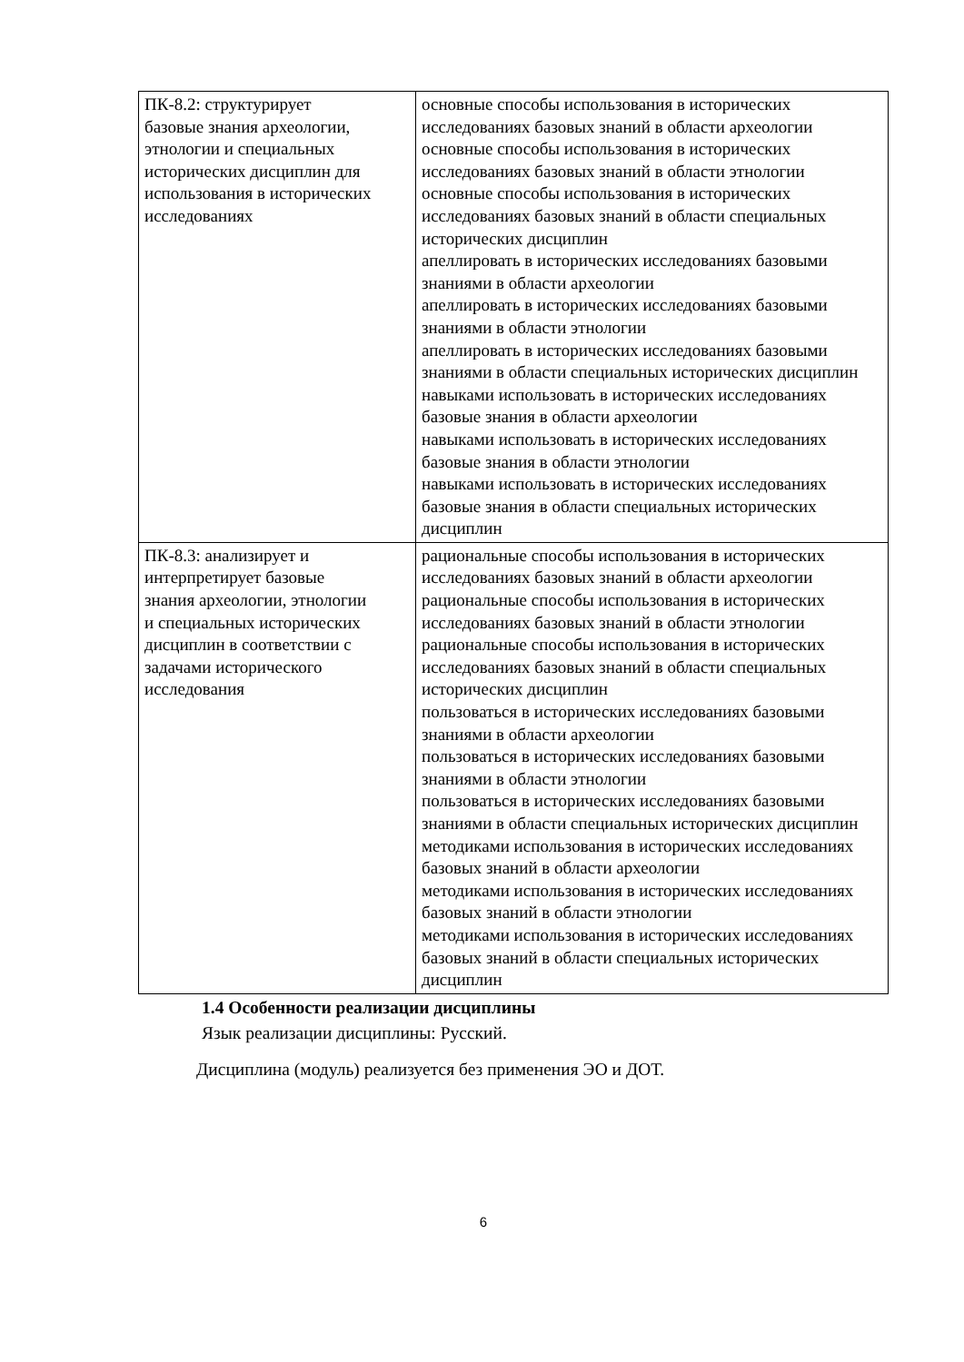| ПК-8.2: структурирует базовые знания археологии, этнологии и специальных исторических дисциплин для использования в исторических исследованиях | основные способы использования в исторических исследованиях базовых знаний в области археологии основные способы использования в исторических исследованиях базовых знаний в области этнологии основные способы использования в исторических исследованиях базовых знаний в области специальных исторических дисциплин апеллировать в исторических исследованиях базовыми знаниями в области археологии апеллировать в исторических исследованиях базовыми знаниями в области этнологии апеллировать в исторических исследованиях базовыми знаниями в области специальных исторических дисциплин навыками использовать в исторических исследованиях базовые знания в области археологии навыками использовать в исторических исследованиях базовые знания в области этнологии навыками использовать в исторических исследованиях базовые знания в области специальных исторических дисциплин |
| ПК-8.3: анализирует и интерпретирует базовые знания археологии, этнологии и специальных исторических дисциплин в соответствии с задачами исторического исследования | рациональные способы использования в исторических исследованиях базовых знаний в области археологии рациональные способы использования в исторических исследованиях базовых знаний в области этнологии рациональные способы использования в исторических исследованиях базовых знаний в области специальных исторических дисциплин пользоваться в исторических исследованиях базовыми знаниями в области археологии пользоваться в исторических исследованиях базовыми знаниями в области этнологии пользоваться в исторических исследованиях базовыми знаниями в области специальных исторических дисциплин методиками использования в исторических исследованиях базовых знаний в области археологии методиками использования в исторических исследованиях базовых знаний в области этнологии методиками использования в исторических исследованиях базовых знаний в области специальных исторических дисциплин |
1.4 Особенности реализации дисциплины
Язык реализации дисциплины: Русский.
Дисциплина (модуль) реализуется без применения ЭО и ДОТ.
6